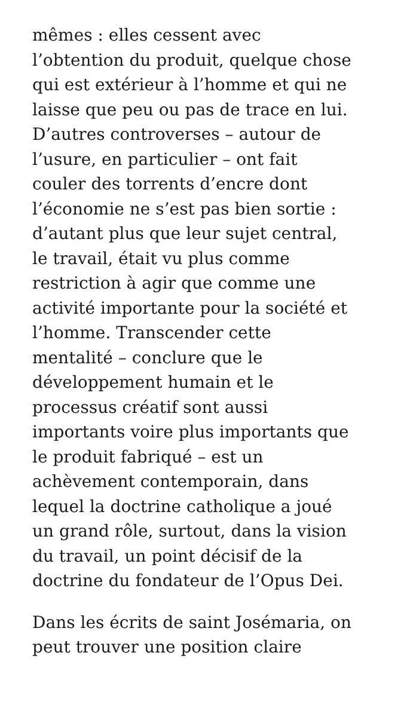mêmes : elles cessent avec
l’obtention du produit, quelque chose
qui est extérieur à l’homme et qui ne
laisse que peu ou pas de trace en lui.
D’autres controverses – autour de
l’usure, en particulier – ont fait
couler des torrents d’encre dont
l’économie ne s’est pas bien sortie :
d’autant plus que leur sujet central,
le travail, était vu plus comme
restriction à agir que comme une
activité importante pour la société et
l’homme. Transcender cette
mentalité – conclure que le
développement humain et le
processus créatif sont aussi
importants voire plus importants que
le produit fabriqué – est un
achèvement contemporain, dans
lequel la doctrine catholique a joué
un grand rôle, surtout, dans la vision
du travail, un point décisif de la
doctrine du fondateur de l’Opus Dei.
Dans les écrits de saint Josémaria, on
peut trouver une position claire